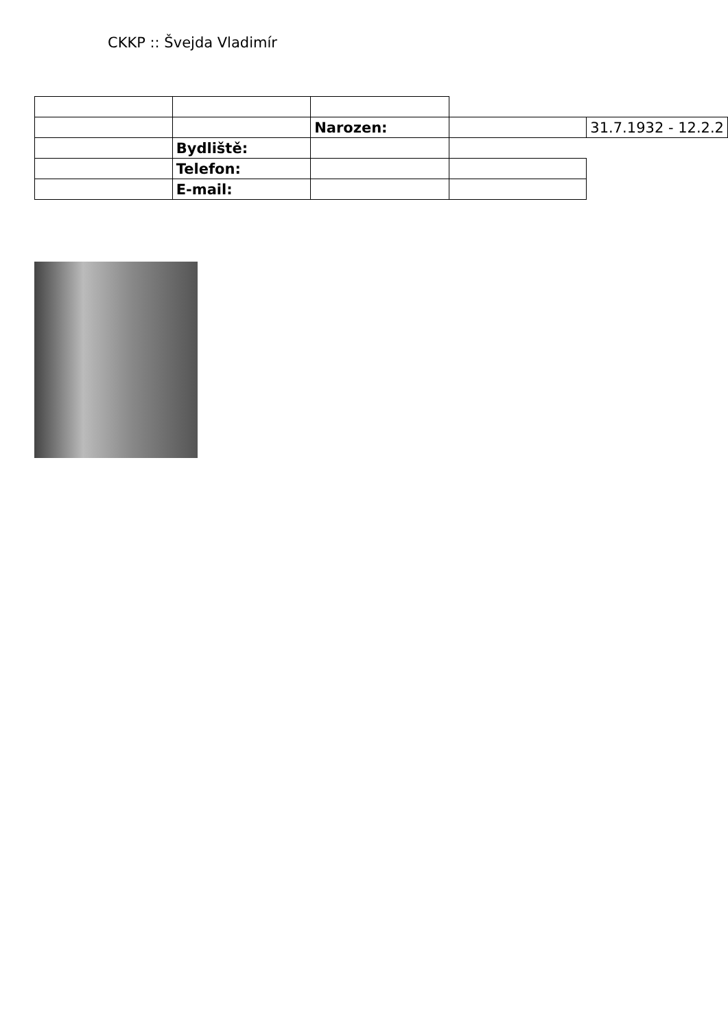CKKP :: Švejda Vladimír
| | | Narozen: | | 31.7.1932 - 12.2.2 |
| | Bydliště: | | | |
| | Telefon: | | | |
| | E-mail: | | | |